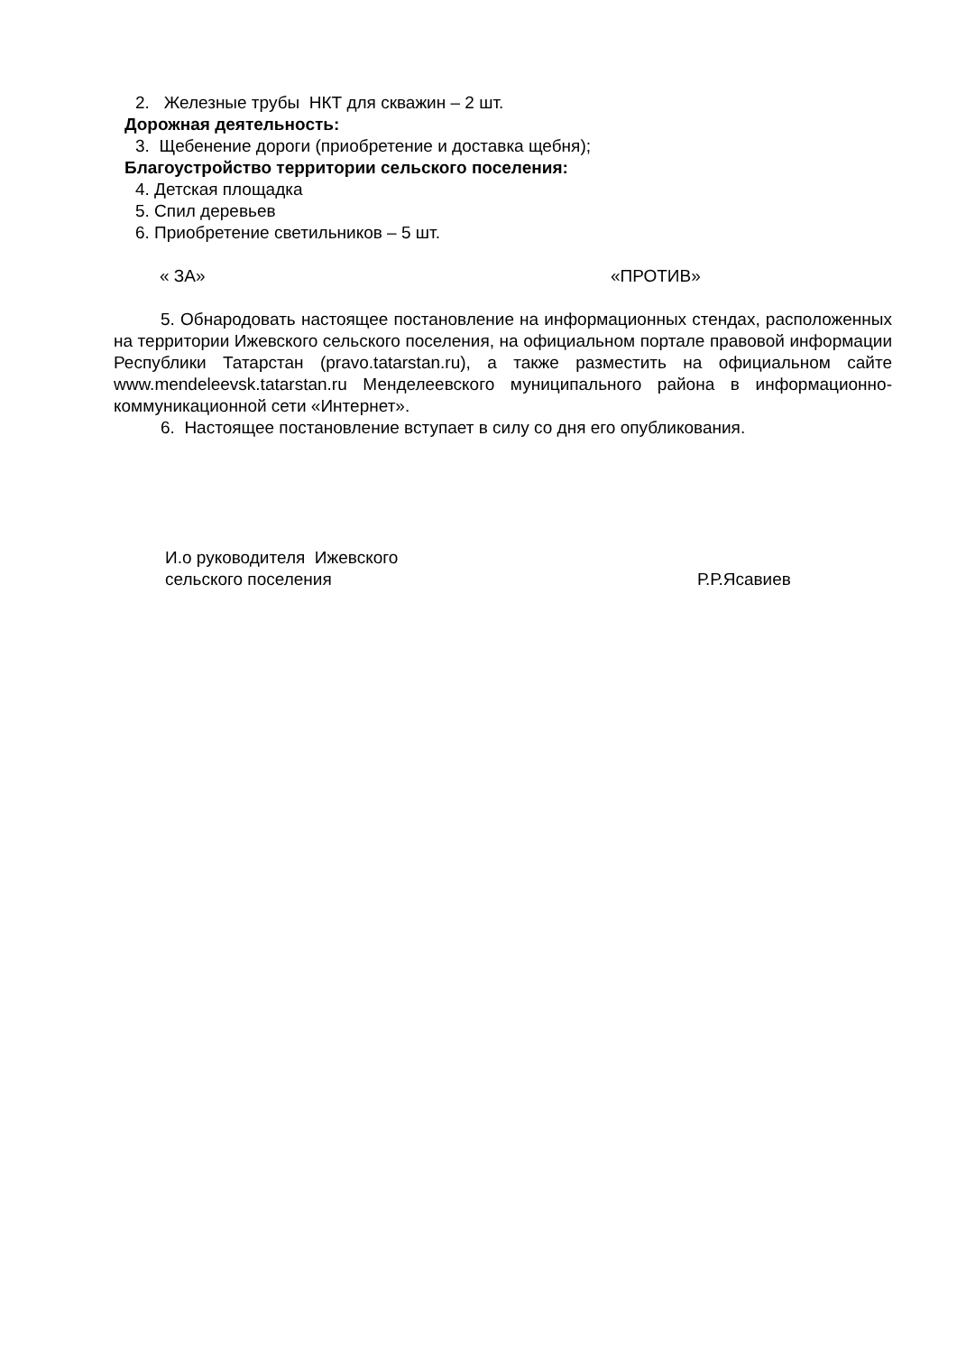2. Железные трубы НКТ для скважин – 2 шт.
Дорожная деятельность:
3. Щебенение дороги (приобретение и доставка щебня);
Благоустройство территории сельского поселения:
4. Детская площадка
5. Спил деревьев
6. Приобретение светильников – 5 шт.
« ЗА» «ПРОТИВ»
5. Обнародовать настоящее постановление на информационных стендах, расположенных на территории Ижевского сельского поселения, на официальном портале правовой информации Республики Татарстан (pravo.tatarstan.ru), а также разместить на официальном сайте www.mendeleevsk.tatarstan.ru Менделеевского муниципального района в информационно-коммуникационной сети «Интернет».
6. Настоящее постановление вступает в силу со дня его опубликования.
И.о руководителя Ижевского
сельского поселения
Р.Р.Ясавиев